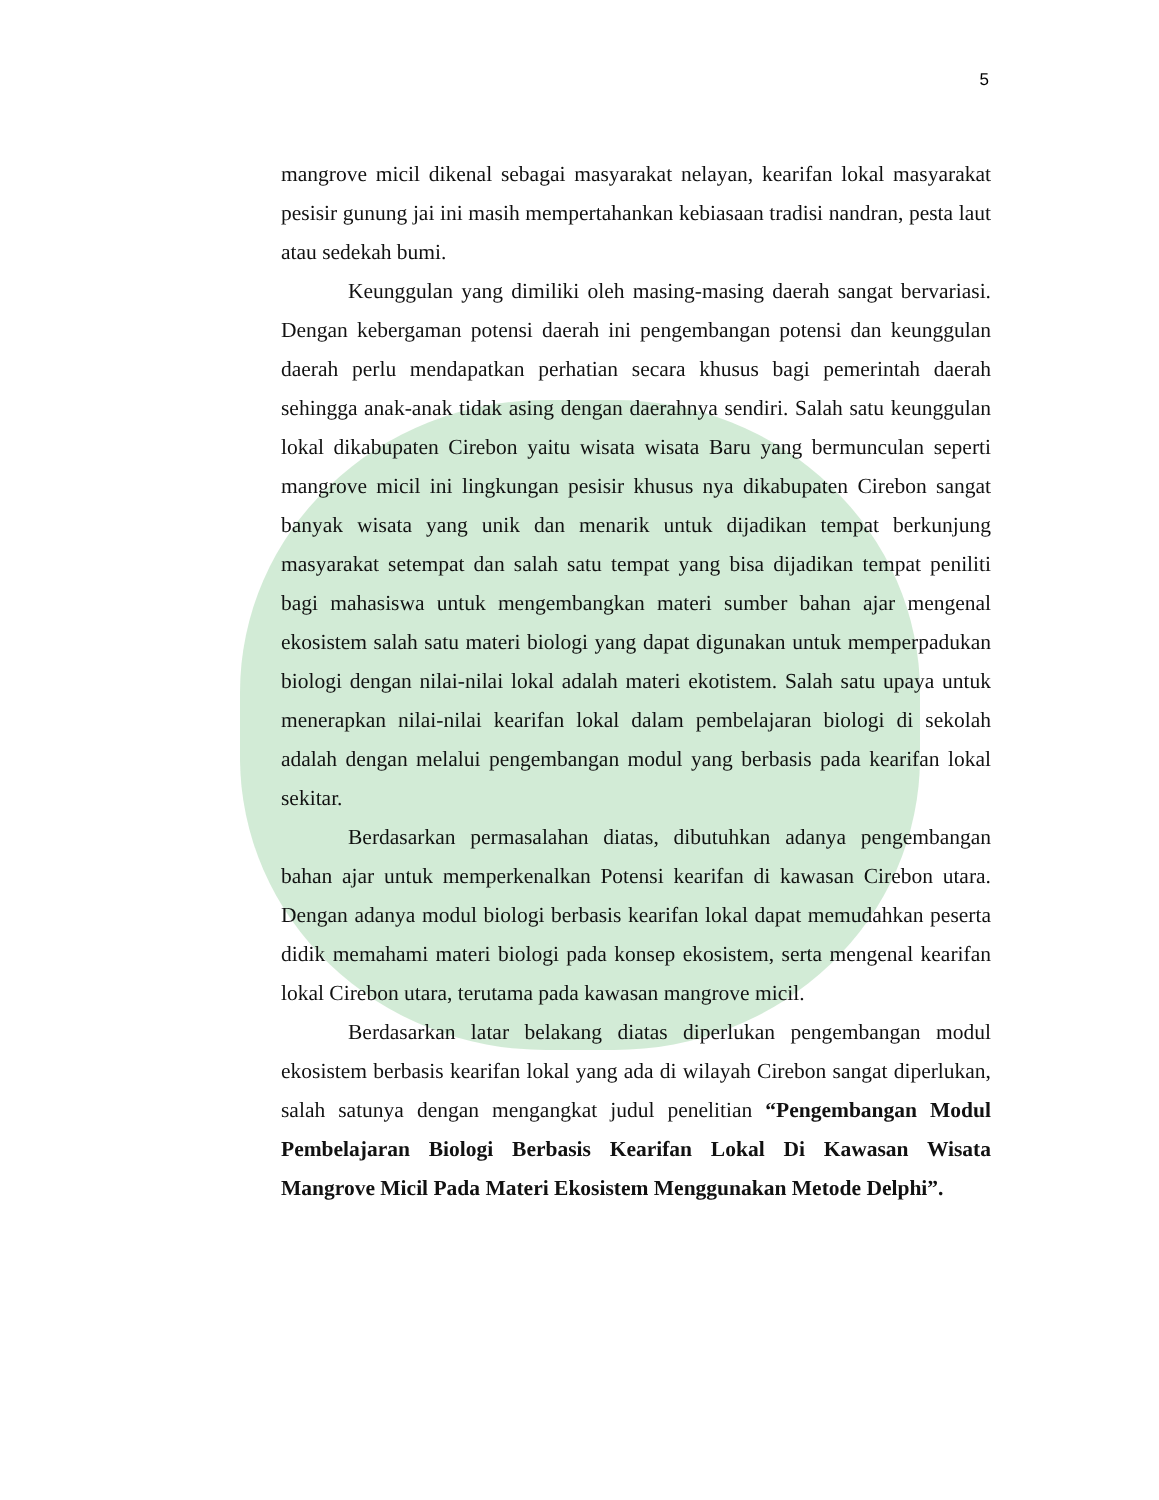5
mangrove micil dikenal sebagai masyarakat nelayan, kearifan lokal masyarakat pesisir gunung jai ini masih mempertahankan kebiasaan tradisi nandran, pesta laut atau sedekah bumi.
Keunggulan yang dimiliki oleh masing-masing daerah sangat bervariasi. Dengan kebergaman potensi daerah ini pengembangan potensi dan keunggulan daerah perlu mendapatkan perhatian secara khusus bagi pemerintah daerah sehingga anak-anak tidak asing dengan daerahnya sendiri. Salah satu keunggulan lokal dikabupaten Cirebon yaitu wisata wisata Baru yang bermunculan seperti mangrove micil ini lingkungan pesisir khusus nya dikabupaten Cirebon sangat banyak wisata yang unik dan menarik untuk dijadikan tempat berkunjung masyarakat setempat dan salah satu tempat yang bisa dijadikan tempat peniliti bagi mahasiswa untuk mengembangkan materi sumber bahan ajar mengenal ekosistem salah satu materi biologi yang dapat digunakan untuk memperpadukan biologi dengan nilai-nilai lokal adalah materi ekotistem. Salah satu upaya untuk menerapkan nilai-nilai kearifan lokal dalam pembelajaran biologi di sekolah adalah dengan melalui pengembangan modul yang berbasis pada kearifan lokal sekitar.
Berdasarkan permasalahan diatas, dibutuhkan adanya pengembangan bahan ajar untuk memperkenalkan Potensi kearifan di kawasan Cirebon utara. Dengan adanya modul biologi berbasis kearifan lokal dapat memudahkan peserta didik memahami materi biologi pada konsep ekosistem, serta mengenal kearifan lokal Cirebon utara, terutama pada kawasan mangrove micil.
Berdasarkan latar belakang diatas diperlukan pengembangan modul ekosistem berbasis kearifan lokal yang ada di wilayah Cirebon sangat diperlukan, salah satunya dengan mengangkat judul penelitian “Pengembangan Modul Pembelajaran Biologi Berbasis Kearifan Lokal Di Kawasan Wisata Mangrove Micil Pada Materi Ekosistem Menggunakan Metode Delphi”.